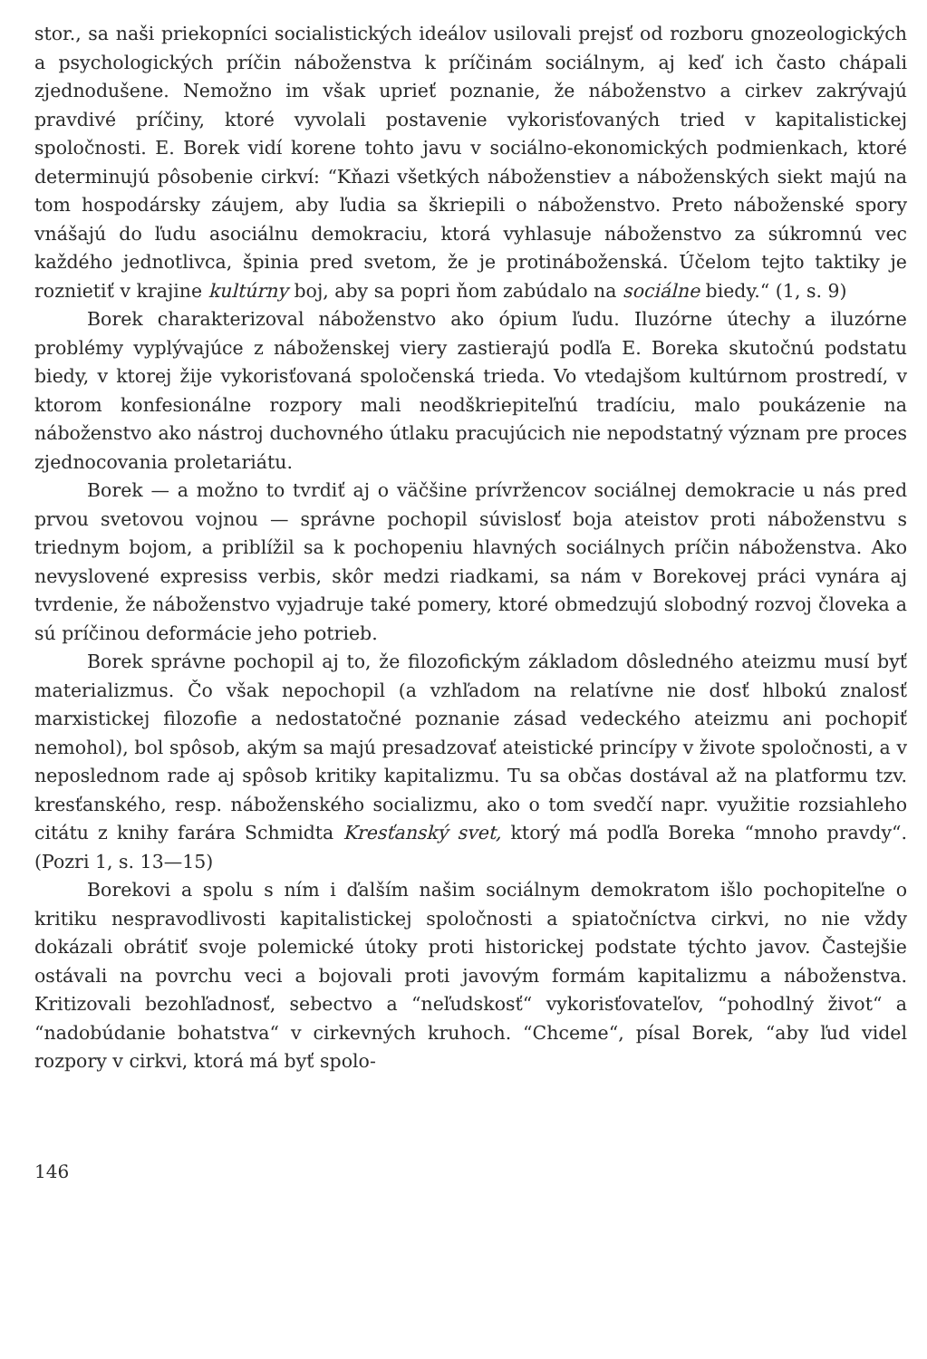stor., sa naši priekopníci socialistických ideálov usilovali prejsť od rozboru gnozeologických a psychologických príčin náboženstva k príčinám sociálnym, aj keď ich často chápali zjednodušene. Nemožno im však uprieť poznanie, že náboženstvo a cirkev zakrývajú pravdivé príčiny, ktoré vyvolali postavenie vykorisťovaných tried v kapitalistickej spoločnosti. E. Borek vidí korene tohto javu v sociálno-ekonomických podmienkach, ktoré determinujú pôsobenie cirkví: “Kňazi všetkých náboženstiev a náboženských siekt majú na tom hospodársky záujem, aby ľudia sa škriepili o náboženstvo. Preto náboženské spory vnášajú do ľudu asociálnu demokraciu, ktorá vyhlasuje náboženstvo za súkromnú vec každého jednotlivca, špinia pred svetom, že je protináboženská. Účelom tejto taktiky je roznietiť v krajine kultúrny boj, aby sa popri ňom zabúdalo na sociálne biedy.“ (1, s. 9)
Borek charakterizoval náboženstvo ako ópium ľudu. Iluzórne útechy a iluzórne problémy vyplývajúce z náboženskej viery zastierajú podľa E. Boreka skutočnú podstatu biedy, v ktorej žije vykorisťovaná spoločenská trieda. Vo vtedajšom kultúrnom prostredí, v ktorom konfesionálne rozpory mali neodškriepiteľnú tradíciu, malo poukázenie na náboženstvo ako nástroj duchovného útlaku pracujúcich nie nepodstatný význam pre proces zjednocovania proletariátu.
Borek — a možno to tvrdiť aj o väčšine prívržencov sociálnej demokracie u nás pred prvou svetovou vojnou — správne pochopil súvislosť boja ateistov proti náboženstvu s triednym bojom, a priblížil sa k pochopeniu hlavných sociálnych príčin náboženstva. Ako nevyslovené expresiss verbis, skôr medzi riadkami, sa nám v Borekovej práci vynára aj tvrdenie, že náboženstvo vyjadruje také pomery, ktoré obmedzujú slobodný rozvoj človeka a sú príčinou deformácie jeho potrieb.
Borek správne pochopil aj to, že filozofickým základom dôsledného ateizmu musí byť materializmus. Čo však nepochopil (a vzhľadom na relatívne nie dosť hlbokú znalosť marxistickej filozofie a nedostatočné poznanie zásad vedeckého ateizmu ani pochopiť nemohol), bol spôsob, akým sa majú presadzovať ateistické princípy v živote spoločnosti, a v neposlednom rade aj spôsob kritiky kapitalizmu. Tu sa občas dostával až na platformu tzv. kresťanského, resp. náboženského socializmu, ako o tom svedčí napr. využitie rozsiahleho citátu z knihy farára Schmidta Kresťanský svet, ktorý má podľa Boreka “mnoho pravdy“. (Pozri 1, s. 13—15)
Borekovi a spolu s ním i ďalším našim sociálnym demokratom išlo pochopiteľne o kritiku nespravodlivosti kapitalistickej spoločnosti a spiatočníctva cirkvi, no nie vždy dokázali obrátiť svoje polemické útoky proti historickej podstate týchto javov. Častejšie ostávali na povrchu veci a bojovali proti javovým formám kapitalizmu a náboženstva. Kritizovali bezohľadnosť, sebectvo a “neľudskosť“ vykorisťovateľov, “pohodlný život“ a “nadobúdanie bohatstva“ v cirkevných kruhoch. “Chceme“, písal Borek, “aby ľud videl rozpory v cirkvi, ktorá má byť spolo-
146